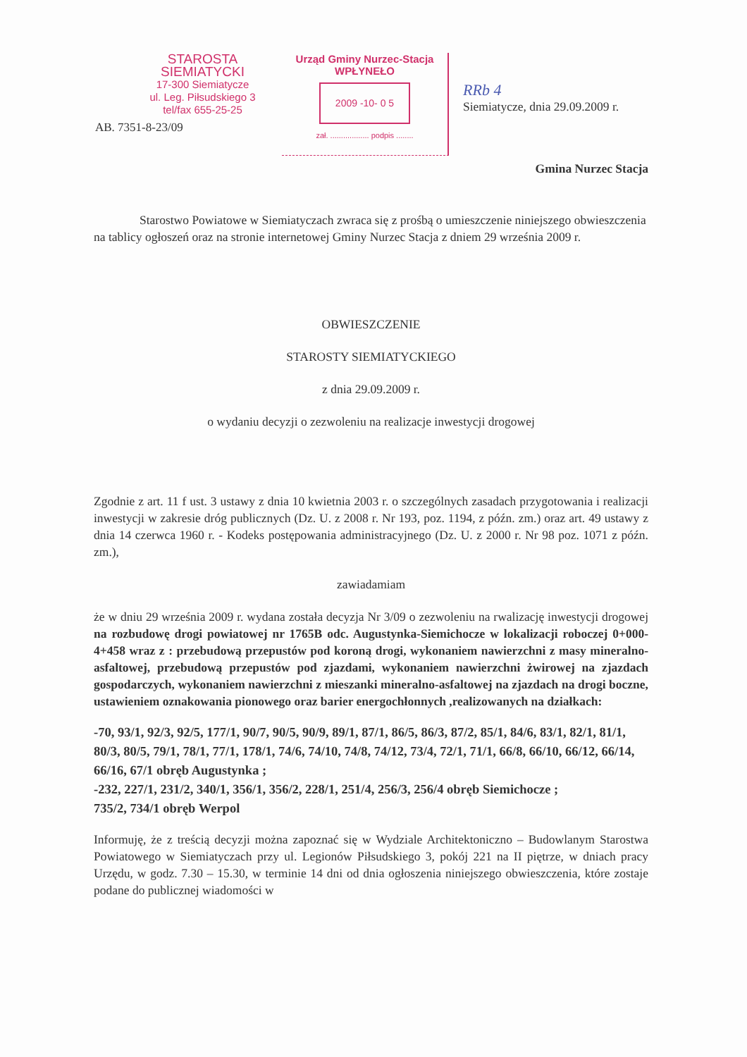STAROSTA SIEMIATYCKI
17-300 Siemiatycze
ul. Leg. Piłsudskiego 3
tel/fax 655-25-25
AB. 7351-8-23/09
Urząd Gminy Nurzec-Stacja
WPŁYNEŁO
2009 -10- 0 5
zał. .................. podpis ........
RRb 4
Siemiatycze, dnia 29.09.2009 r.
Gmina Nurzec Stacja
Starostwo Powiatowe w Siemiatyczach zwraca się z prośbą o umieszczenie niniejszego obwieszczenia na tablicy ogłoszeń oraz na stronie internetowej Gminy Nurzec Stacja z dniem 29 września 2009 r.
OBWIESZCZENIE
STAROSTY SIEMIATYCKIEGO
z dnia 29.09.2009 r.
o wydaniu decyzji o zezwoleniu na realizacje inwestycji drogowej
Zgodnie z art. 11 f ust. 3 ustawy z dnia 10 kwietnia 2003 r. o szczególnych zasadach przygotowania i realizacji inwestycji w zakresie dróg publicznych (Dz. U. z 2008 r. Nr 193, poz. 1194, z późn. zm.) oraz art. 49 ustawy z dnia 14 czerwca 1960 r. - Kodeks postępowania administracyjnego (Dz. U. z 2000 r. Nr 98 poz. 1071 z późn. zm.),
zawiadamiam
że w dniu 29 września 2009 r. wydana została decyzja Nr 3/09 o zezwoleniu na rwalizację inwestycji drogowej na rozbudowę drogi powiatowej nr 1765B odc. Augustynka-Siemichocze w lokalizacji roboczej 0+000-4+458 wraz z : przebudową przepustów pod koroną drogi, wykonaniem nawierzchni z masy mineralno-asfaltowej, przebudową przepustów pod zjazdami, wykonaniem nawierzchni żwirowej na zjazdach gospodarczych, wykonaniem nawierzchni z mieszanki mineralno-asfaltowej na zjazdach na drogi boczne, ustawieniem oznakowania pionowego oraz barier energochłonnych ,realizowanych na działkach:
-70, 93/1, 92/3, 92/5, 177/1, 90/7, 90/5, 90/9, 89/1, 87/1, 86/5, 86/3, 87/2, 85/1, 84/6, 83/1, 82/1, 81/1, 80/3, 80/5, 79/1, 78/1, 77/1, 178/1, 74/6, 74/10, 74/8, 74/12, 73/4, 72/1, 71/1, 66/8, 66/10, 66/12, 66/14, 66/16, 67/1 obręb Augustynka ;
-232, 227/1, 231/2, 340/1, 356/1, 356/2, 228/1, 251/4, 256/3, 256/4 obręb Siemichocze ;
735/2, 734/1 obręb Werpol
Informuję, że z treścią decyzji można zapoznać się w Wydziale Architektoniczno – Budowlanym Starostwa Powiatowego w Siemiatyczach przy ul. Legionów Piłsudskiego 3, pokój 221 na II piętrze, w dniach pracy Urzędu, w godz. 7.30 – 15.30, w terminie 14 dni od dnia ogłoszenia niniejszego obwieszczenia, które zostaje podane do publicznej wiadomości w